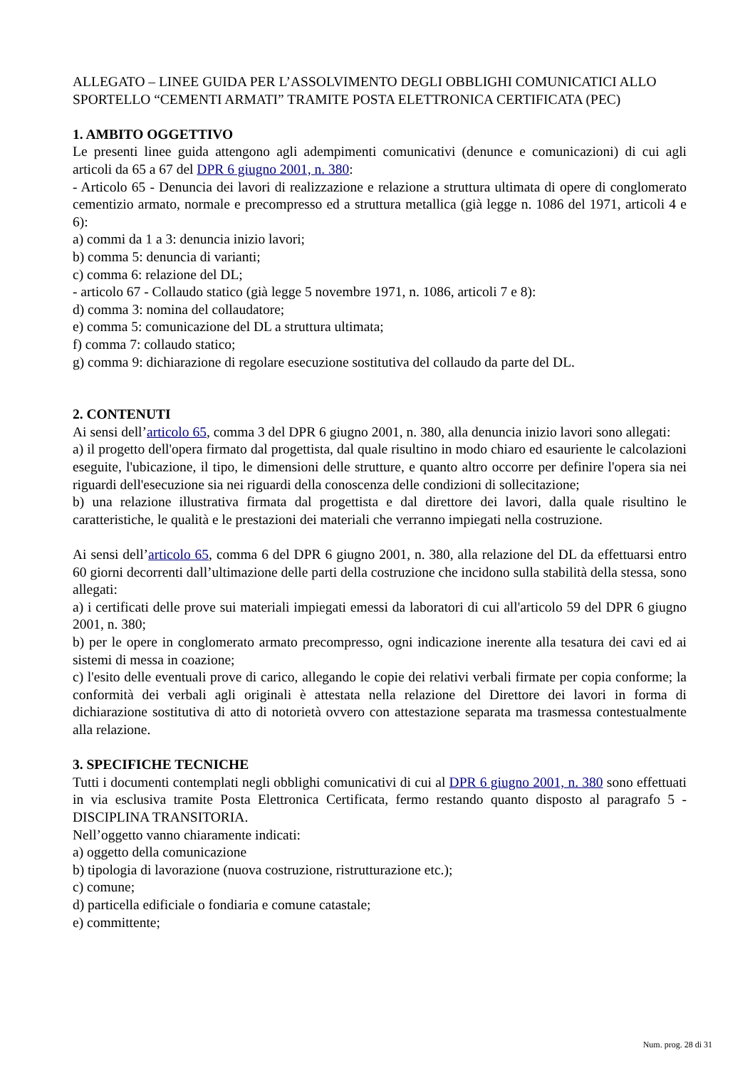ALLEGATO – LINEE GUIDA PER L’ASSOLVIMENTO DEGLI OBBLIGHI COMUNICATICI ALLO SPORTELLO “CEMENTI ARMATI” TRAMITE POSTA ELETTRONICA CERTIFICATA (PEC)
1. AMBITO OGGETTIVO
Le presenti linee guida attengono agli adempimenti comunicativi (denunce e comunicazioni) di cui agli articoli da 65 a 67 del DPR 6 giugno 2001, n. 380:
- Articolo 65 - Denuncia dei lavori di realizzazione e relazione a struttura ultimata di opere di conglomerato cementizio armato, normale e precompresso ed a struttura metallica (già legge n. 1086 del 1971, articoli 4 e 6):
a) commi da 1 a 3: denuncia inizio lavori;
b) comma 5: denuncia di varianti;
c) comma 6: relazione del DL;
- articolo 67 - Collaudo statico (già legge 5 novembre 1971, n. 1086, articoli 7 e 8):
d) comma 3: nomina del collaudatore;
e) comma 5: comunicazione del DL a struttura ultimata;
f) comma 7: collaudo statico;
g) comma 9: dichiarazione di regolare esecuzione sostitutiva del collaudo da parte del DL.
2. CONTENUTI
Ai sensi dell’articolo 65, comma 3 del DPR 6 giugno 2001, n. 380, alla denuncia inizio lavori sono allegati:
a) il progetto dell'opera firmato dal progettista, dal quale risultino in modo chiaro ed esauriente le calcolazioni eseguite, l'ubicazione, il tipo, le dimensioni delle strutture, e quanto altro occorre per definire l'opera sia nei riguardi dell'esecuzione sia nei riguardi della conoscenza delle condizioni di sollecitazione;
b) una relazione illustrativa firmata dal progettista e dal direttore dei lavori, dalla quale risultino le caratteristiche, le qualità e le prestazioni dei materiali che verranno impiegati nella costruzione.
Ai sensi dell’articolo 65, comma 6 del DPR 6 giugno 2001, n. 380, alla relazione del DL da effettuarsi entro 60 giorni decorrenti dall’ultimazione delle parti della costruzione che incidono sulla stabilità della stessa, sono allegati:
a) i certificati delle prove sui materiali impiegati emessi da laboratori di cui all'articolo 59 del DPR 6 giugno 2001, n. 380;
b) per le opere in conglomerato armato precompresso, ogni indicazione inerente alla tesatura dei cavi ed ai sistemi di messa in coazione;
c) l'esito delle eventuali prove di carico, allegando le copie dei relativi verbali firmate per copia conforme; la conformità dei verbali agli originali è attestata nella relazione del Direttore dei lavori in forma di dichiarazione sostitutiva di atto di notorietà ovvero con attestazione separata ma trasmessa contestualmente alla relazione.
3. SPECIFICHE TECNICHE
Tutti i documenti contemplati negli obblighi comunicativi di cui al DPR 6 giugno 2001, n. 380 sono effettuati in via esclusiva tramite Posta Elettronica Certificata, fermo restando quanto disposto al paragrafo 5 - DISCIPLINA TRANSITORIA.
Nell’oggetto vanno chiaramente indicati:
a) oggetto della comunicazione
b) tipologia di lavorazione (nuova costruzione, ristrutturazione etc.);
c) comune;
d) particella edificiale o fondiaria e comune catastale;
e) committente;
Num. prog. 28 di 31